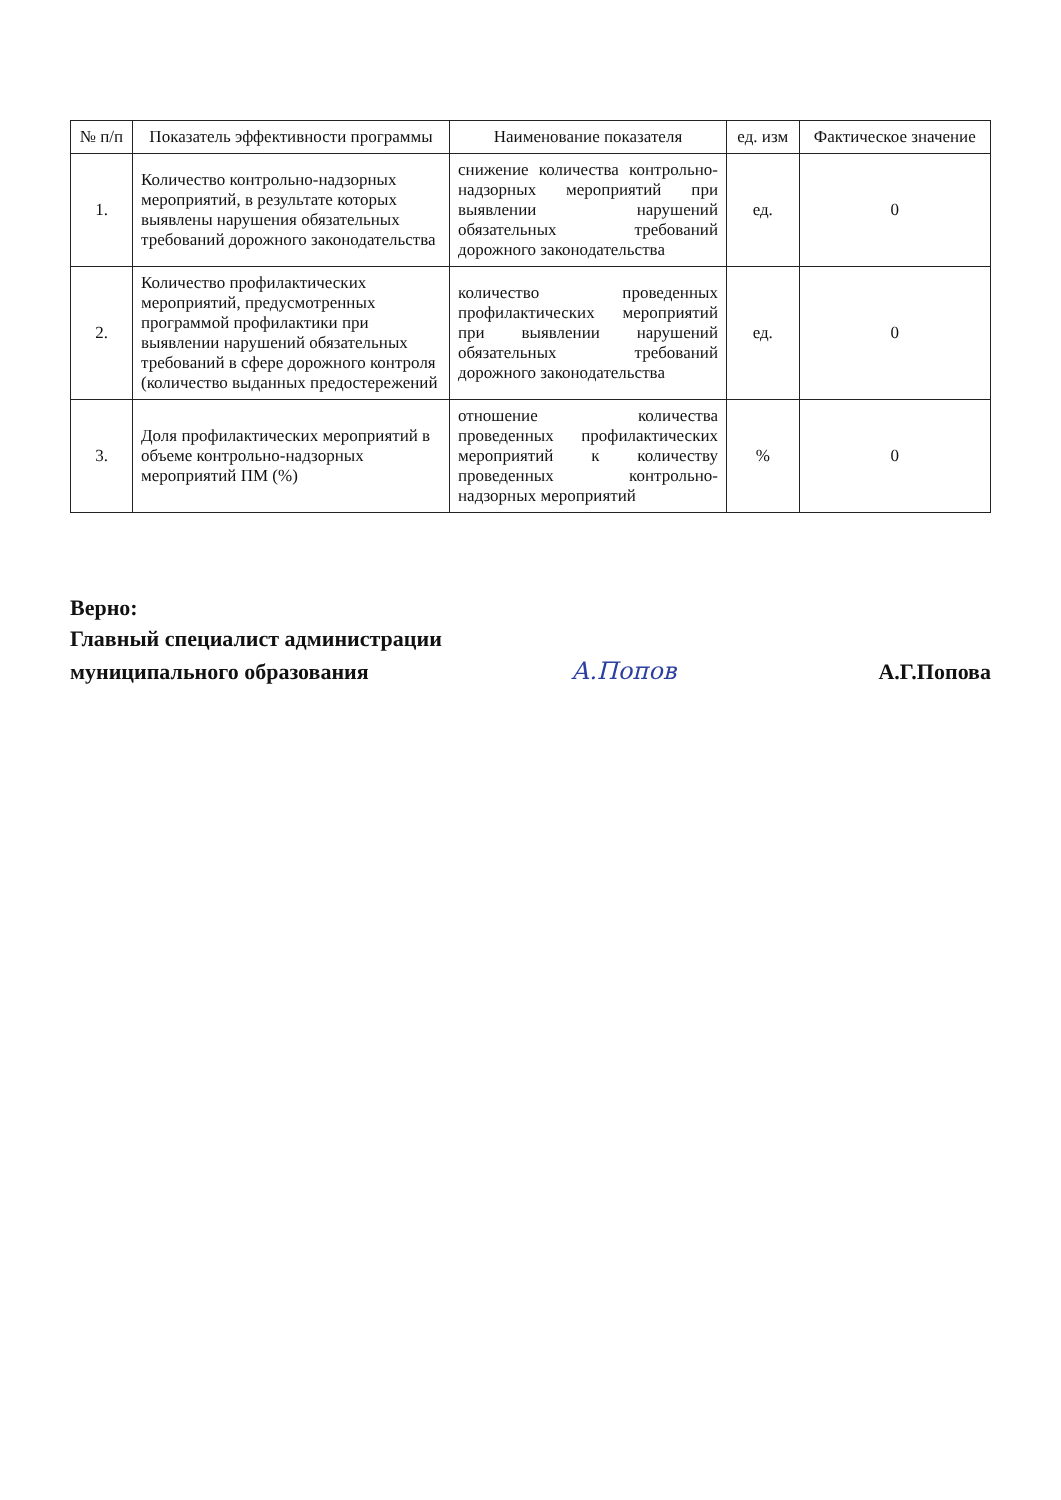| № п/п | Показатель эффективности программы | Наименование показателя | ед. изм | Фактическое значение |
| --- | --- | --- | --- | --- |
| 1. | Количество контрольно-надзорных мероприятий, в результате которых выявлены нарушения обязательных требований дорожного законодательства | снижение количества контрольно-надзорных мероприятий при выявлении нарушений обязательных требований дорожного законодательства | ед. | 0 |
| 2. | Количество профилактических мероприятий, предусмотренных программой профилактики при выявлении нарушений обязательных требований в сфере дорожного контроля (количество выданных предостережений | количество проведенных профилактических мероприятий при выявлении нарушений обязательных требований дорожного законодательства | ед. | 0 |
| 3. | Доля профилактических мероприятий в объеме контрольно-надзорных мероприятий ПМ (%) | отношение количества проведенных профилактических мероприятий к количеству проведенных контрольно-надзорных мероприятий | % | 0 |
Верно:
Главный специалист администрации
муниципального образования А.Попов А.Г.Попова